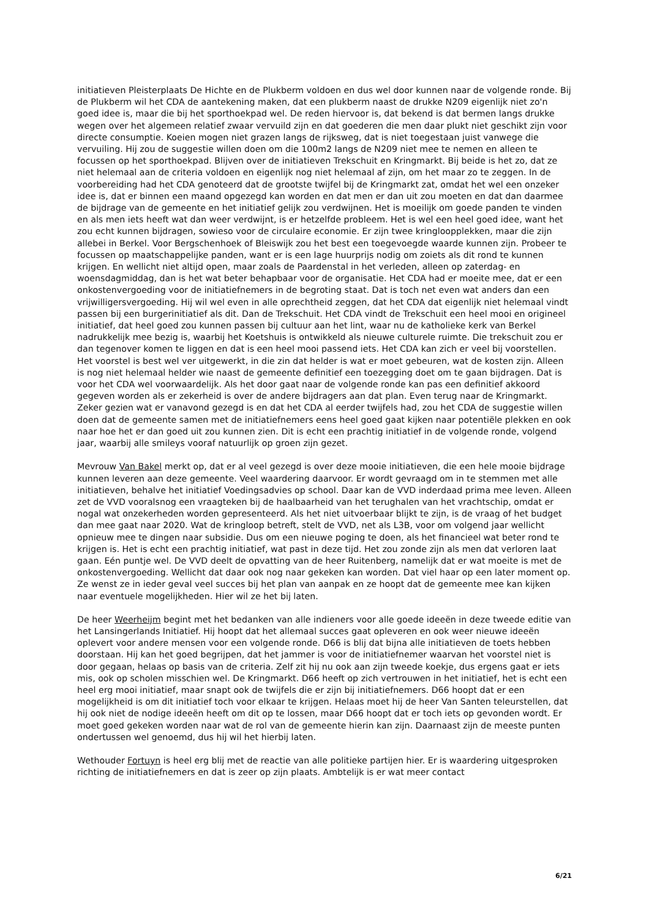initiatieven Pleisterplaats De Hichte en de Plukberm voldoen en dus wel door kunnen naar de volgende ronde. Bij de Plukberm wil het CDA de aantekening maken, dat een plukberm naast de drukke N209 eigenlijk niet zo'n goed idee is, maar die bij het sporthoekpad wel. De reden hiervoor is, dat bekend is dat bermen langs drukke wegen over het algemeen relatief zwaar vervuild zijn en dat goederen die men daar plukt niet geschikt zijn voor directe consumptie. Koeien mogen niet grazen langs de rijksweg, dat is niet toegestaan juist vanwege die vervuiling. Hij zou de suggestie willen doen om die 100m2 langs de N209 niet mee te nemen en alleen te focussen op het sporthoekpad. Blijven over de initiatieven Trekschuit en Kringmarkt. Bij beide is het zo, dat ze niet helemaal aan de criteria voldoen en eigenlijk nog niet helemaal af zijn, om het maar zo te zeggen. In de voorbereiding had het CDA genoteerd dat de grootste twijfel bij de Kringmarkt zat, omdat het wel een onzeker idee is, dat er binnen een maand opgezegd kan worden en dat men er dan uit zou moeten en dat dan daarmee de bijdrage van de gemeente en het initiatief gelijk zou verdwijnen. Het is moeilijk om goede panden te vinden en als men iets heeft wat dan weer verdwijnt, is er hetzelfde probleem. Het is wel een heel goed idee, want het zou echt kunnen bijdragen, sowieso voor de circulaire economie. Er zijn twee kringloopplekken, maar die zijn allebei in Berkel. Voor Bergschenhoek of Bleiswijk zou het best een toegevoegde waarde kunnen zijn. Probeer te focussen op maatschappelijke panden, want er is een lage huurprijs nodig om zoiets als dit rond te kunnen krijgen. En wellicht niet altijd open, maar zoals de Paardenstal in het verleden, alleen op zaterdag- en woensdagmiddag, dan is het wat beter behapbaar voor de organisatie. Het CDA had er moeite mee, dat er een onkostenvergoeding voor de initiatiefnemers in de begroting staat. Dat is toch net even wat anders dan een vrijwilligersvergoeding. Hij wil wel even in alle oprechtheid zeggen, dat het CDA dat eigenlijk niet helemaal vindt passen bij een burgerinitiatief als dit. Dan de Trekschuit. Het CDA vindt de Trekschuit een heel mooi en origineel initiatief, dat heel goed zou kunnen passen bij cultuur aan het lint, waar nu de katholieke kerk van Berkel nadrukkelijk mee bezig is, waarbij het Koetshuis is ontwikkeld als nieuwe culturele ruimte. Die trekschuit zou er dan tegenover komen te liggen en dat is een heel mooi passend iets. Het CDA kan zich er veel bij voorstellen. Het voorstel is best wel ver uitgewerkt, in die zin dat helder is wat er moet gebeuren, wat de kosten zijn. Alleen is nog niet helemaal helder wie naast de gemeente definitief een toezegging doet om te gaan bijdragen. Dat is voor het CDA wel voorwaardelijk. Als het door gaat naar de volgende ronde kan pas een definitief akkoord gegeven worden als er zekerheid is over de andere bijdragers aan dat plan. Even terug naar de Kringmarkt. Zeker gezien wat er vanavond gezegd is en dat het CDA al eerder twijfels had, zou het CDA de suggestie willen doen dat de gemeente samen met de initiatiefnemers eens heel goed gaat kijken naar potentiële plekken en ook naar hoe het er dan goed uit zou kunnen zien. Dit is echt een prachtig initiatief in de volgende ronde, volgend jaar, waarbij alle smileys vooraf natuurlijk op groen zijn gezet.
Mevrouw Van Bakel merkt op, dat er al veel gezegd is over deze mooie initiatieven, die een hele mooie bijdrage kunnen leveren aan deze gemeente. Veel waardering daarvoor. Er wordt gevraagd om in te stemmen met alle initiatieven, behalve het initiatief Voedingsadvies op school. Daar kan de VVD inderdaad prima mee leven. Alleen zet de VVD vooralsnog een vraagteken bij de haalbaarheid van het terughalen van het vrachtschip, omdat er nogal wat onzekerheden worden gepresenteerd. Als het niet uitvoerbaar blijkt te zijn, is de vraag of het budget dan mee gaat naar 2020. Wat de kringloop betreft, stelt de VVD, net als L3B, voor om volgend jaar wellicht opnieuw mee te dingen naar subsidie. Dus om een nieuwe poging te doen, als het financieel wat beter rond te krijgen is. Het is echt een prachtig initiatief, wat past in deze tijd. Het zou zonde zijn als men dat verloren laat gaan. Eén puntje wel. De VVD deelt de opvatting van de heer Ruitenberg, namelijk dat er wat moeite is met de onkostenvergoeding. Wellicht dat daar ook nog naar gekeken kan worden. Dat viel haar op een later moment op. Ze wenst ze in ieder geval veel succes bij het plan van aanpak en ze hoopt dat de gemeente mee kan kijken naar eventuele mogelijkheden. Hier wil ze het bij laten.
De heer Weerheijm begint met het bedanken van alle indieners voor alle goede ideeën in deze tweede editie van het Lansingerlands Initiatief. Hij hoopt dat het allemaal succes gaat opleveren en ook weer nieuwe ideeën oplevert voor andere mensen voor een volgende ronde. D66 is blij dat bijna alle initiatieven de toets hebben doorstaan. Hij kan het goed begrijpen, dat het jammer is voor de initiatiefnemer waarvan het voorstel niet is door gegaan, helaas op basis van de criteria. Zelf zit hij nu ook aan zijn tweede koekje, dus ergens gaat er iets mis, ook op scholen misschien wel. De Kringmarkt. D66 heeft op zich vertrouwen in het initiatief, het is echt een heel erg mooi initiatief, maar snapt ook de twijfels die er zijn bij initiatiefnemers. D66 hoopt dat er een mogelijkheid is om dit initiatief toch voor elkaar te krijgen. Helaas moet hij de heer Van Santen teleurstellen, dat hij ook niet de nodige ideeën heeft om dit op te lossen, maar D66 hoopt dat er toch iets op gevonden wordt. Er moet goed gekeken worden naar wat de rol van de gemeente hierin kan zijn. Daarnaast zijn de meeste punten ondertussen wel genoemd, dus hij wil het hierbij laten.
Wethouder Fortuyn is heel erg blij met de reactie van alle politieke partijen hier. Er is waardering uitgesproken richting de initiatiefnemers en dat is zeer op zijn plaats. Ambtelijk is er wat meer contact
6/21